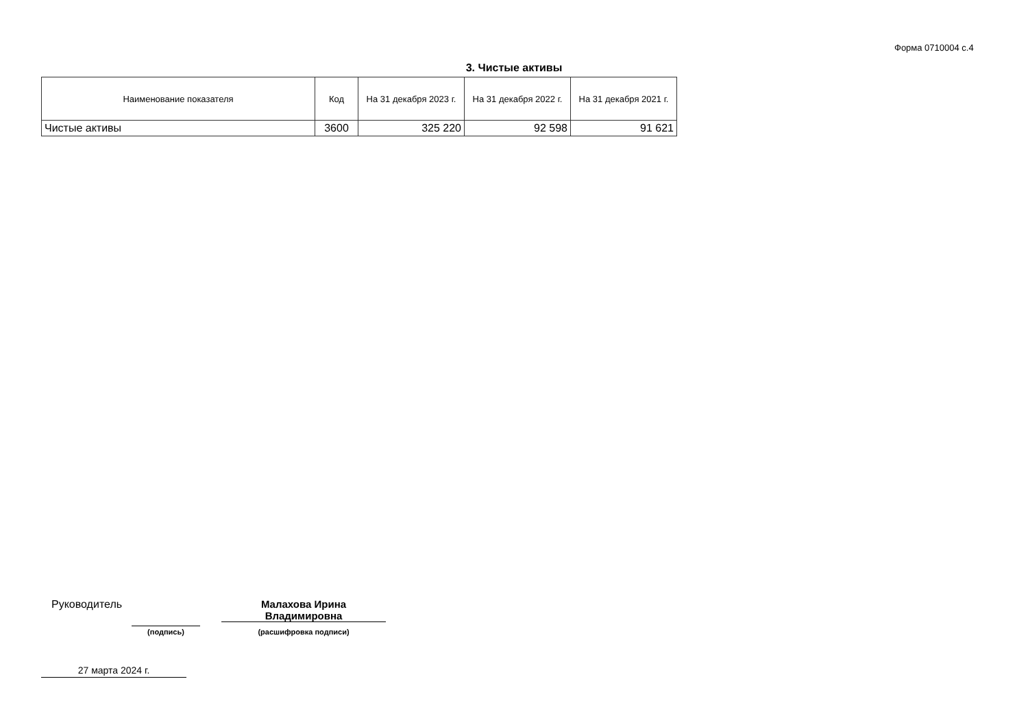Форма 0710004 с.4
3. Чистые активы
| Наименование показателя | Код | На 31 декабря 2023 г. | На 31 декабря 2022 г. | На 31 декабря 2021 г. |
| --- | --- | --- | --- | --- |
| Чистые активы | 3600 | 325 220 | 92 598 | 91 621 |
Руководитель
Малахова Ирина
Владимировна
(подпись) (расшифровка подписи)
27 марта 2024 г.